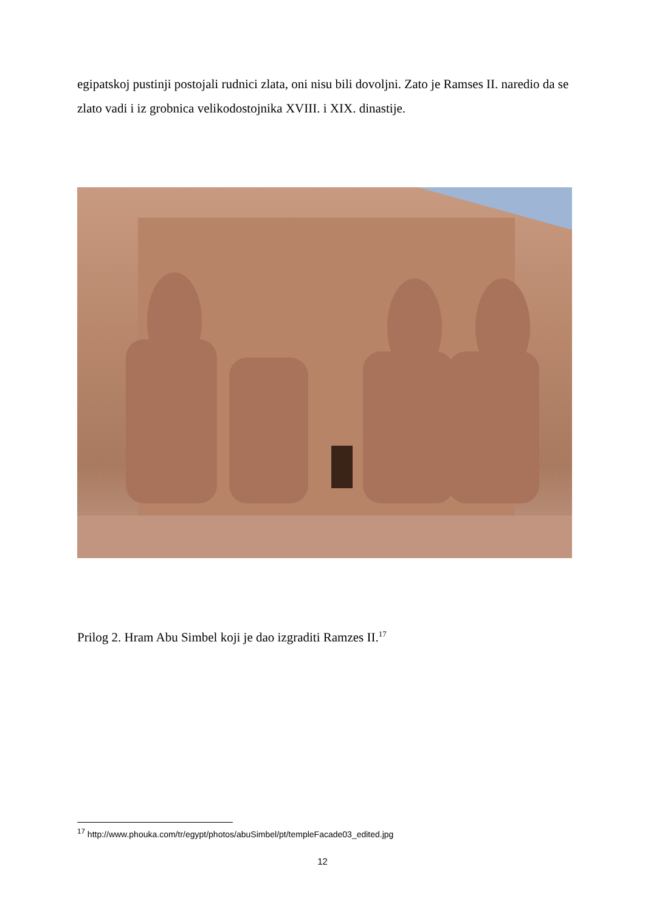egipatskoj pustinji postojali rudnici zlata, oni nisu bili dovoljni. Zato je Ramses II. naredio da se zlato vadi i iz grobnica velikodostojnika XVIII. i XIX. dinastije.
Prilog 2. Hram Abu Simbel koji je dao izgraditi Ramzes II.<sup>17</sup>
<sup>17</sup> http://www.phouka.com/tr/egypt/photos/abuSimbel/pt/templeFacade03_edited.jpg
12